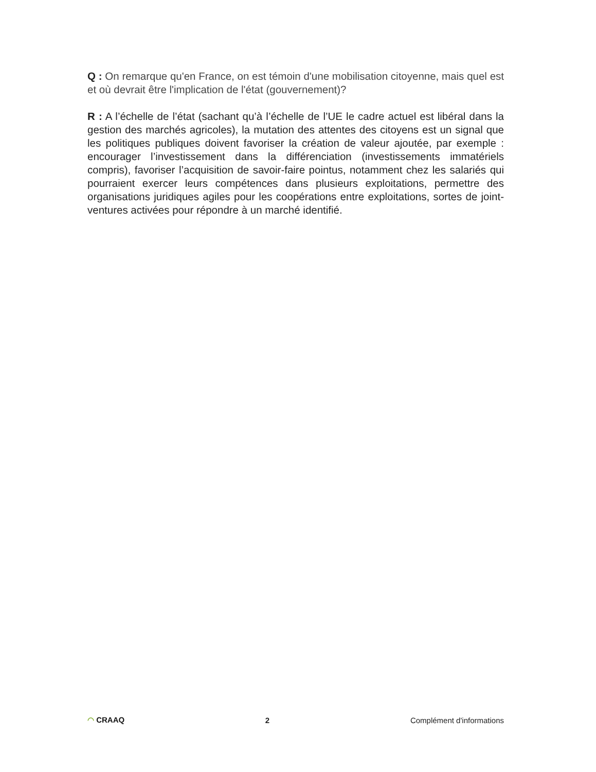Q : On remarque qu'en France, on est témoin d'une mobilisation citoyenne, mais quel est et où devrait être l'implication de l'état (gouvernement)?
R : A l’échelle de l’état (sachant qu’à l’échelle de l’UE le cadre actuel est libéral dans la gestion des marchés agricoles), la mutation des attentes des citoyens est un signal que les politiques publiques doivent favoriser la création de valeur ajoutée, par exemple : encourager l’investissement dans la différenciation (investissements immatériels compris), favoriser l’acquisition de savoir-faire pointus, notamment chez les salariés qui pourraient exercer leurs compétences dans plusieurs exploitations, permettre des organisations juridiques agiles pour les coopérations entre exploitations, sortes de joint-ventures activées pour répondre à un marché identifié.
◠ CRAAQ 2 Complément d'informations